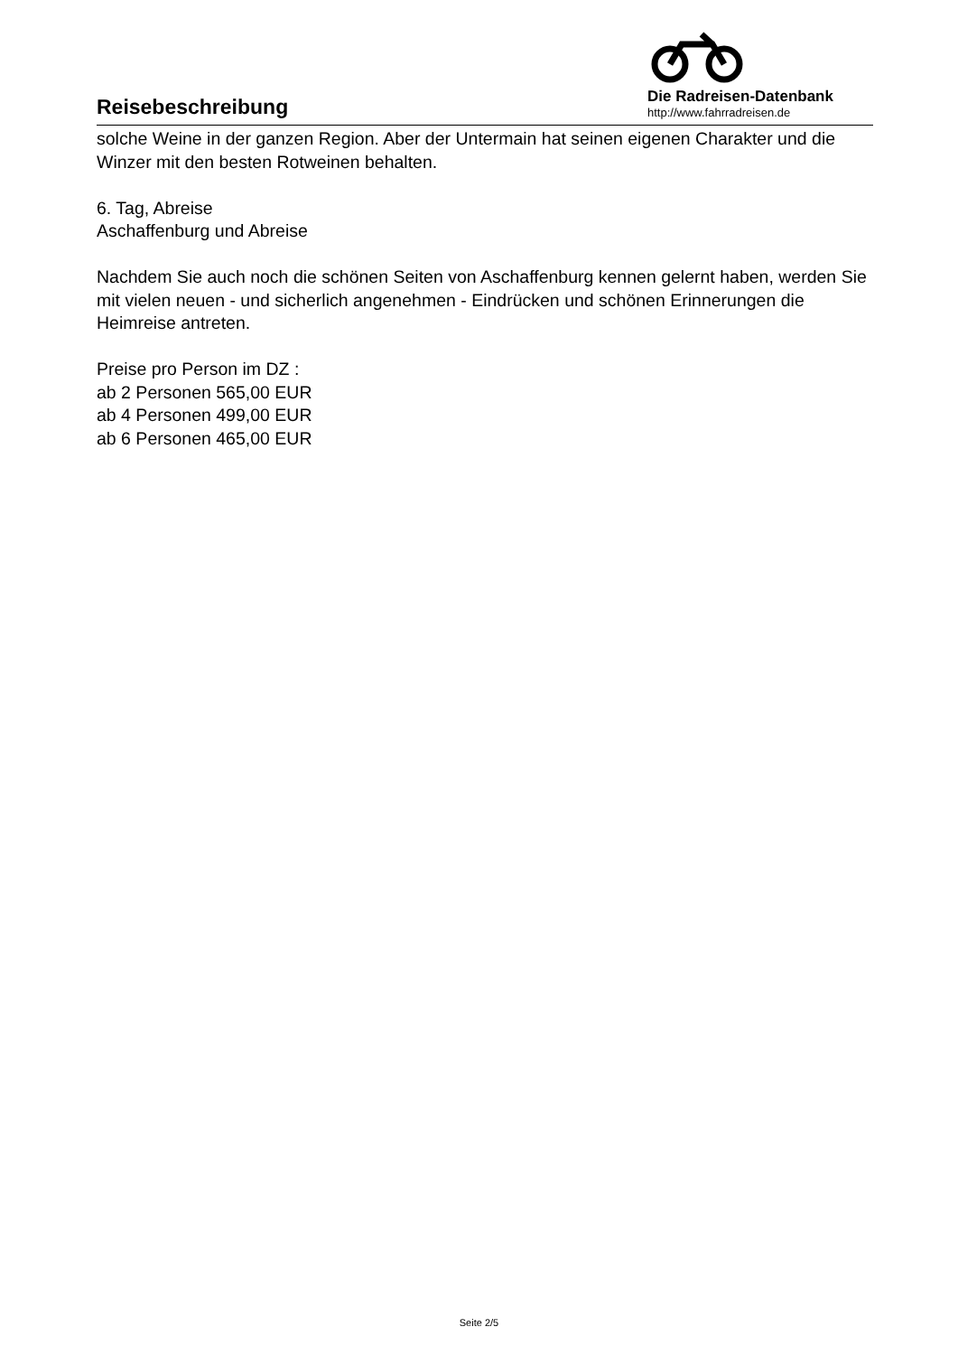Reisebeschreibung
Die Radreisen-Datenbank
http://www.fahrradreisen.de
solche Weine in der ganzen Region. Aber der Untermain hat seinen eigenen Charakter und die Winzer mit den besten Rotweinen behalten.
6. Tag, Abreise
Aschaffenburg und Abreise
Nachdem Sie auch noch die schönen Seiten von Aschaffenburg kennen gelernt haben, werden Sie mit vielen neuen - und sicherlich angenehmen - Eindrücken und schönen Erinnerungen die Heimreise antreten.
Preise pro Person im DZ :
ab 2 Personen 565,00 EUR
ab 4 Personen 499,00 EUR
ab 6 Personen 465,00 EUR
Seite 2/5